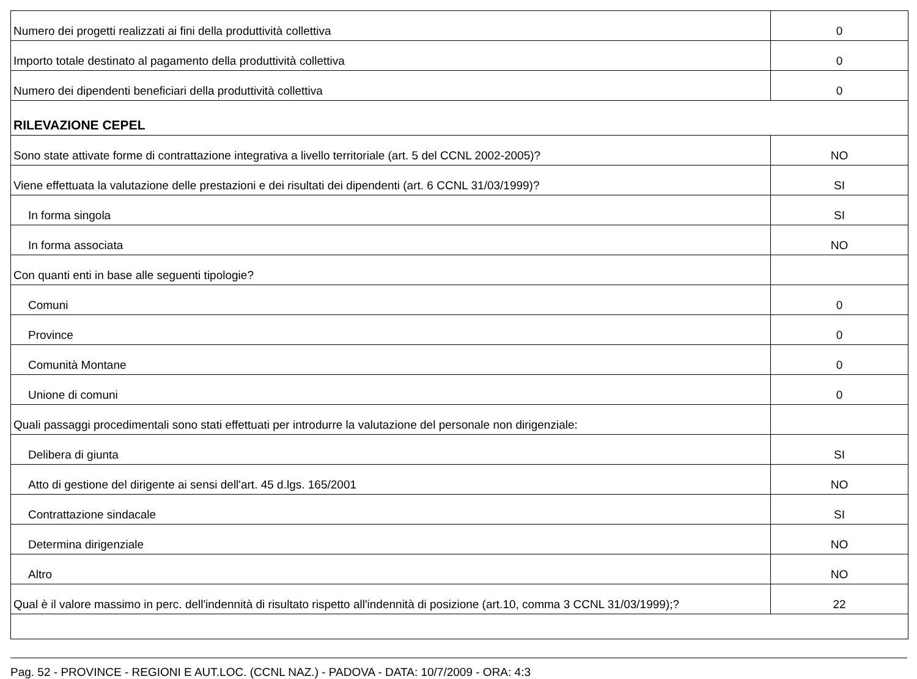| Numero dei progetti realizzati ai fini della produttività collettiva | 0 |
| Importo totale destinato al pagamento della produttività collettiva | 0 |
| Numero dei dipendenti beneficiari della produttività collettiva | 0 |
| RILEVAZIONE CEPEL | |
| Sono state attivate forme di contrattazione integrativa a livello territoriale (art. 5 del CCNL 2002-2005)? | NO |
| Viene effettuata la valutazione delle prestazioni e dei risultati dei dipendenti (art. 6 CCNL 31/03/1999)? | SI |
| In forma singola | SI |
| In forma associata | NO |
| Con quanti enti in base alle seguenti tipologie? | |
| Comuni | 0 |
| Province | 0 |
| Comunità Montane | 0 |
| Unione di comuni | 0 |
| Quali passaggi procedimentali sono stati effettuati per introdurre la valutazione del personale non dirigenziale: | |
| Delibera di giunta | SI |
| Atto di gestione del dirigente ai sensi dell'art. 45 d.lgs. 165/2001 | NO |
| Contrattazione sindacale | SI |
| Determina dirigenziale | NO |
| Altro | NO |
| Qual è il valore massimo in perc. dell'indennità di risultato rispetto all'indennità di posizione (art.10, comma 3 CCNL 31/03/1999);? | 22 |
Pag. 52 - PROVINCE - REGIONI E AUT.LOC. (CCNL NAZ.) - PADOVA - DATA: 10/7/2009 - ORA: 4:3